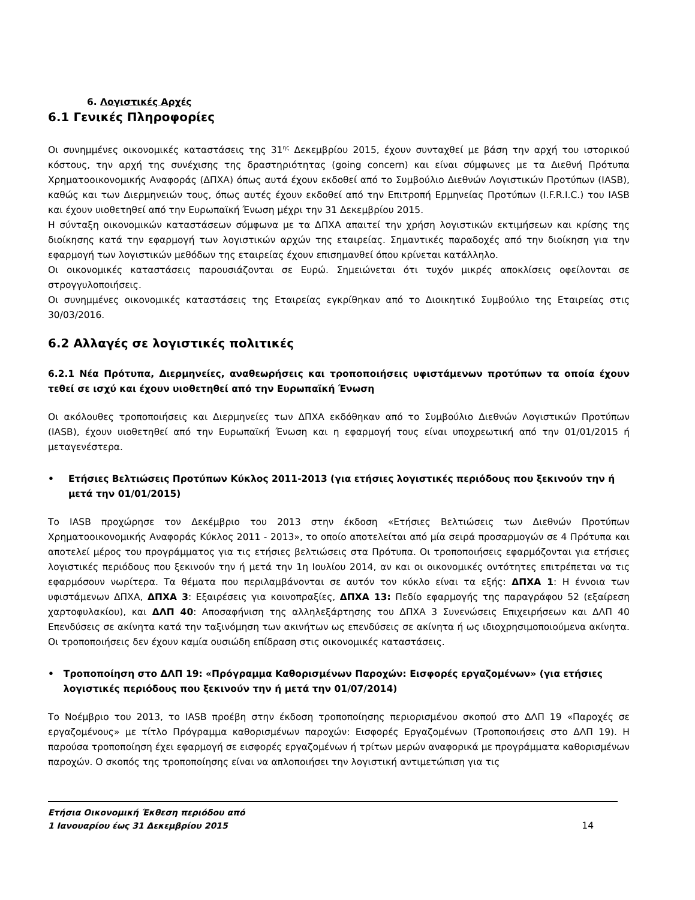6. Λογιστικές Αρχές
6.1 Γενικές Πληροφορίες
Οι συνημμένες οικονομικές καταστάσεις της 31<sup>ης</sup> Δεκεμβρίου 2015, έχουν συνταχθεί με βάση την αρχή του ιστορικού κόστους, την αρχή της συνέχισης της δραστηριότητας (going concern) και είναι σύμφωνες με τα Διεθνή Πρότυπα Χρηματοοικονομικής Αναφοράς (ΔΠΧΑ) όπως αυτά έχουν εκδοθεί από το Συμβούλιο Διεθνών Λογιστικών Προτύπων (IASB), καθώς και των Διερμηνειών τους, όπως αυτές έχουν εκδοθεί από την Επιτροπή Ερμηνείας Προτύπων (I.F.R.I.C.) του IASB και έχουν υιοθετηθεί από την Ευρωπαϊκή Ένωση μέχρι την 31 Δεκεμβρίου 2015.
Η σύνταξη οικονομικών καταστάσεων σύμφωνα με τα ΔΠΧΑ απαιτεί την χρήση λογιστικών εκτιμήσεων και κρίσης της διοίκησης κατά την εφαρμογή των λογιστικών αρχών της εταιρείας. Σημαντικές παραδοχές από την διοίκηση για την εφαρμογή των λογιστικών μεθόδων της εταιρείας έχουν επισημανθεί όπου κρίνεται κατάλληλο.
Οι οικονομικές καταστάσεις παρουσιάζονται σε Ευρώ. Σημειώνεται ότι τυχόν μικρές αποκλίσεις οφείλονται σε στρογγυλοποιήσεις.
Οι συνημμένες οικονομικές καταστάσεις της Εταιρείας εγκρίθηκαν από το Διοικητικό Συμβούλιο της Εταιρείας στις 30/03/2016.
6.2 Αλλαγές σε λογιστικές πολιτικές
6.2.1 Νέα Πρότυπα, Διερμηνείες, αναθεωρήσεις και τροποποιήσεις υφιστάμενων προτύπων τα οποία έχουν τεθεί σε ισχύ και έχουν υιοθετηθεί από την Ευρωπαϊκή Ένωση
Οι ακόλουθες τροποποιήσεις και Διερμηνείες των ΔΠΧΑ εκδόθηκαν από το Συμβούλιο Διεθνών Λογιστικών Προτύπων (IASB), έχουν υιοθετηθεί από την Ευρωπαϊκή Ένωση και η εφαρμογή τους είναι υποχρεωτική από την 01/01/2015 ή μεταγενέστερα.
• Ετήσιες Βελτιώσεις Προτύπων Κύκλος 2011-2013 (για ετήσιες λογιστικές περιόδους που ξεκινούν την ή μετά την 01/01/2015)
Το IASB προχώρησε τον Δεκέμβριο του 2013 στην έκδοση «Ετήσιες Βελτιώσεις των Διεθνών Προτύπων Χρηματοοικονομικής Αναφοράς Κύκλος 2011 - 2013», το οποίο αποτελείται από μία σειρά προσαρμογών σε 4 Πρότυπα και αποτελεί μέρος του προγράμματος για τις ετήσιες βελτιώσεις στα Πρότυπα. Οι τροποποιήσεις εφαρμόζονται για ετήσιες λογιστικές περιόδους που ξεκινούν την ή μετά την 1η Ιουλίου 2014, αν και οι οικονομικές οντότητες επιτρέπεται να τις εφαρμόσουν νωρίτερα. Τα θέματα που περιλαμβάνονται σε αυτόν τον κύκλο είναι τα εξής: ΔΠΧΑ 1: Η έννοια των υφιστάμενων ΔΠΧΑ, ΔΠΧΑ 3: Εξαιρέσεις για κοινοπραξίες, ΔΠΧΑ 13: Πεδίο εφαρμογής της παραγράφου 52 (εξαίρεση χαρτοφυλακίου), και ΔΛΠ 40: Αποσαφήνιση της αλληλεξάρτησης του ΔΠΧΑ 3 Συνενώσεις Επιχειρήσεων και ΔΛΠ 40 Επενδύσεις σε ακίνητα κατά την ταξινόμηση των ακινήτων ως επενδύσεις σε ακίνητα ή ως ιδιοχρησιμοποιούμενα ακίνητα. Οι τροποποιήσεις δεν έχουν καμία ουσιώδη επίδραση στις οικονομικές καταστάσεις.
• Τροποποίηση στο ΔΛΠ 19: «Πρόγραμμα Καθορισμένων Παροχών: Εισφορές εργαζομένων» (για ετήσιες λογιστικές περιόδους που ξεκινούν την ή μετά την 01/07/2014)
Το Νοέμβριο του 2013, το IASB προέβη στην έκδοση τροποποίησης περιορισμένου σκοπού στο ΔΛΠ 19 «Παροχές σε εργαζομένους» με τίτλο Πρόγραμμα καθορισμένων παροχών: Εισφορές Εργαζομένων (Τροποποιήσεις στο ΔΛΠ 19). Η παρούσα τροποποίηση έχει εφαρμογή σε εισφορές εργαζομένων ή τρίτων μερών αναφορικά με προγράμματα καθορισμένων παροχών. Ο σκοπός της τροποποίησης είναι να απλοποιήσει την λογιστική αντιμετώπιση για τις
Ετήσια Οικονομική Έκθεση περιόδου από
1 Ιανουαρίου έως 31 Δεκεμβρίου 2015
14